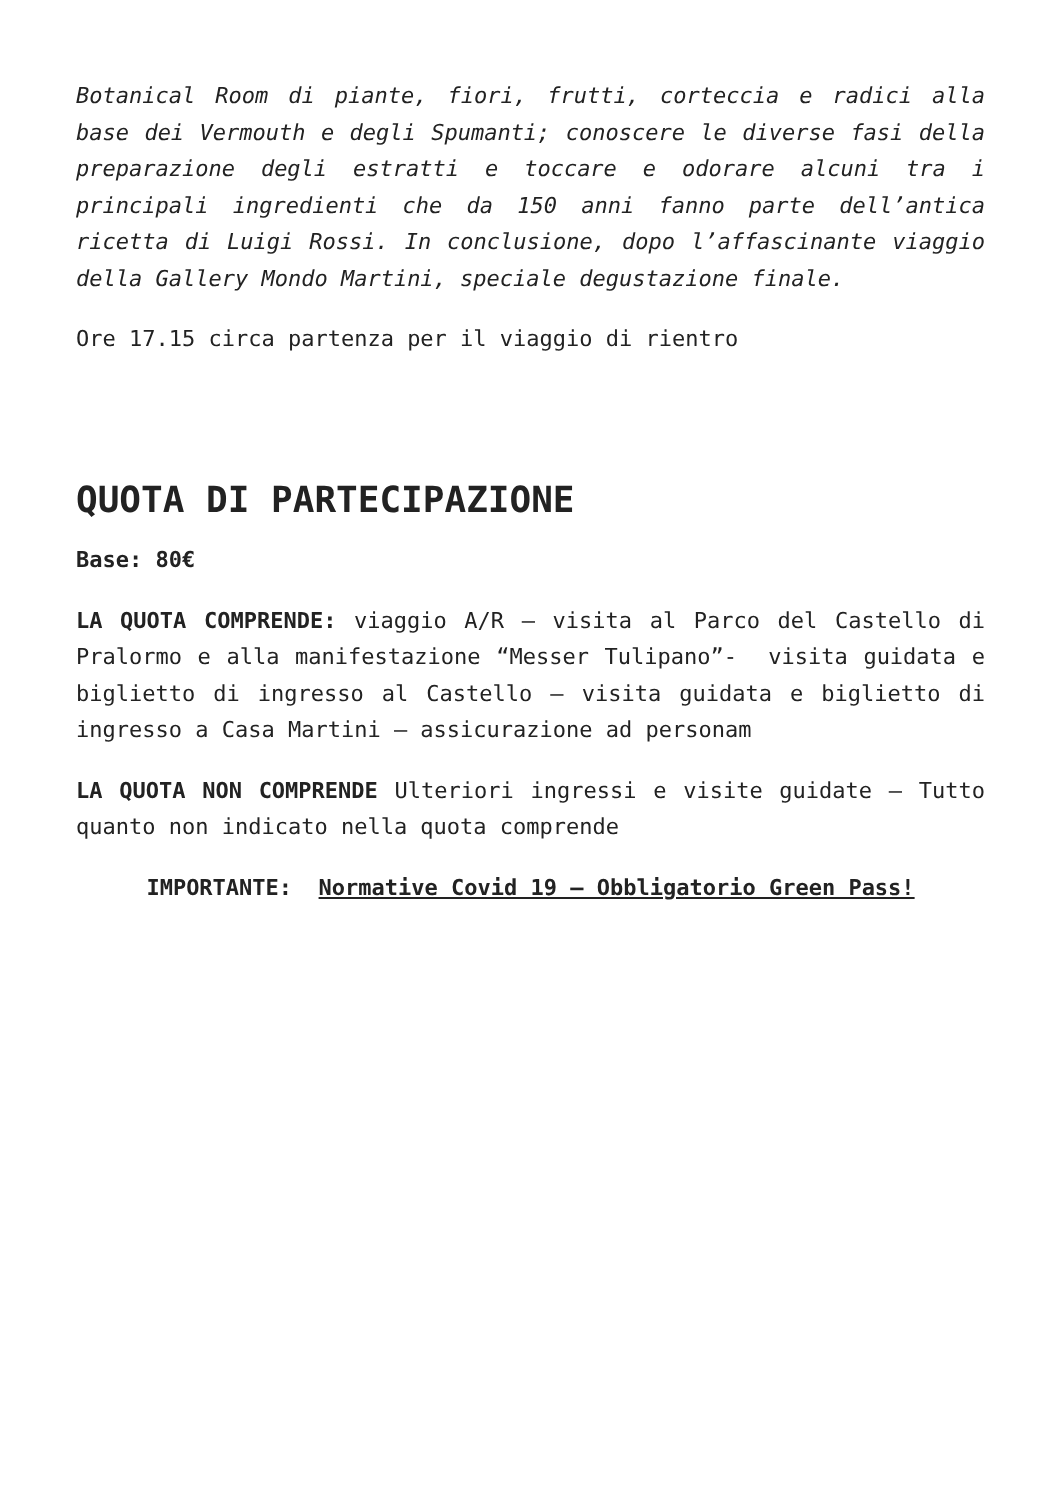Botanical Room di piante, fiori, frutti, corteccia e radici alla base dei Vermouth e degli Spumanti; conoscere le diverse fasi della preparazione degli estratti e toccare e odorare alcuni tra i principali ingredienti che da 150 anni fanno parte dell’antica ricetta di Luigi Rossi. In conclusione, dopo l’affascinante viaggio della Gallery Mondo Martini, speciale degustazione finale.
Ore 17.15 circa partenza per il viaggio di rientro
QUOTA DI PARTECIPAZIONE
Base: 80€
LA QUOTA COMPRENDE: viaggio A/R – visita al Parco del Castello di Pralormo e alla manifestazione “Messer Tulipano”- visita guidata e biglietto di ingresso al Castello – visita guidata e biglietto di ingresso a Casa Martini – assicurazione ad personam
LA QUOTA NON COMPRENDE Ulteriori ingressi e visite guidate – Tutto quanto non indicato nella quota comprende
IMPORTANTE: Normative Covid 19 – Obbligatorio Green Pass!